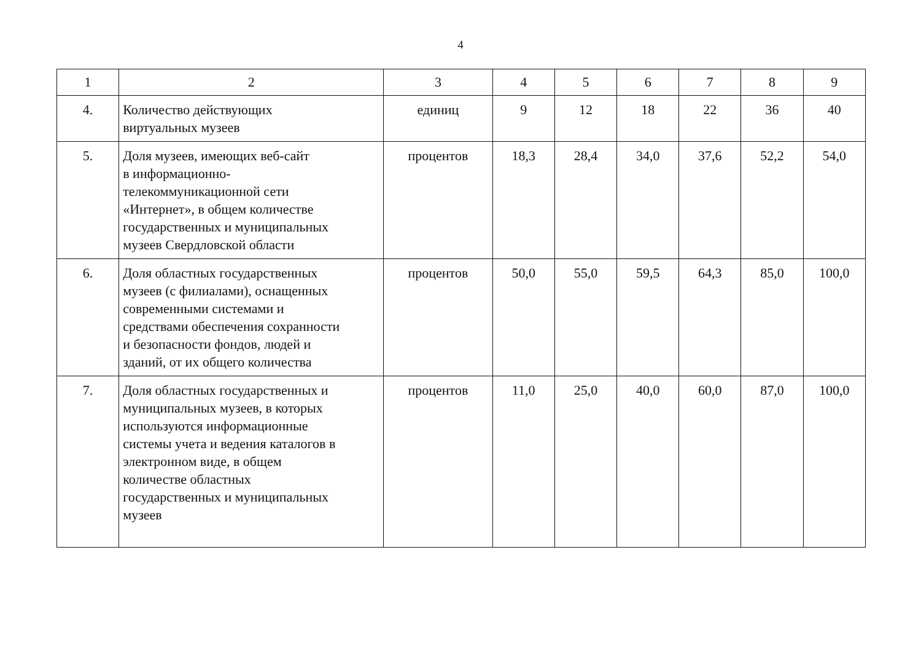4
| 1 | 2 | 3 | 4 | 5 | 6 | 7 | 8 | 9 |
| 4. | Количество действующих виртуальных музеев | единиц | 9 | 12 | 18 | 22 | 36 | 40 |
| 5. | Доля музеев, имеющих веб-сайт в информационно- телекоммуникационной сети «Интернет», в общем количестве государственных и муниципальных музеев Свердловской области | процентов | 18,3 | 28,4 | 34,0 | 37,6 | 52,2 | 54,0 |
| 6. | Доля областных государственных музеев (с филиалами), оснащенных современными системами и средствами обеспечения сохранности и безопасности фондов, людей и зданий, от их общего количества | процентов | 50,0 | 55,0 | 59,5 | 64,3 | 85,0 | 100,0 |
| 7. | Доля областных государственных и муниципальных музеев, в которых используются информационные системы учета и ведения каталогов в электронном виде, в общем количестве областных государственных и муниципальных музеев | процентов | 11,0 | 25,0 | 40,0 | 60,0 | 87,0 | 100,0 |